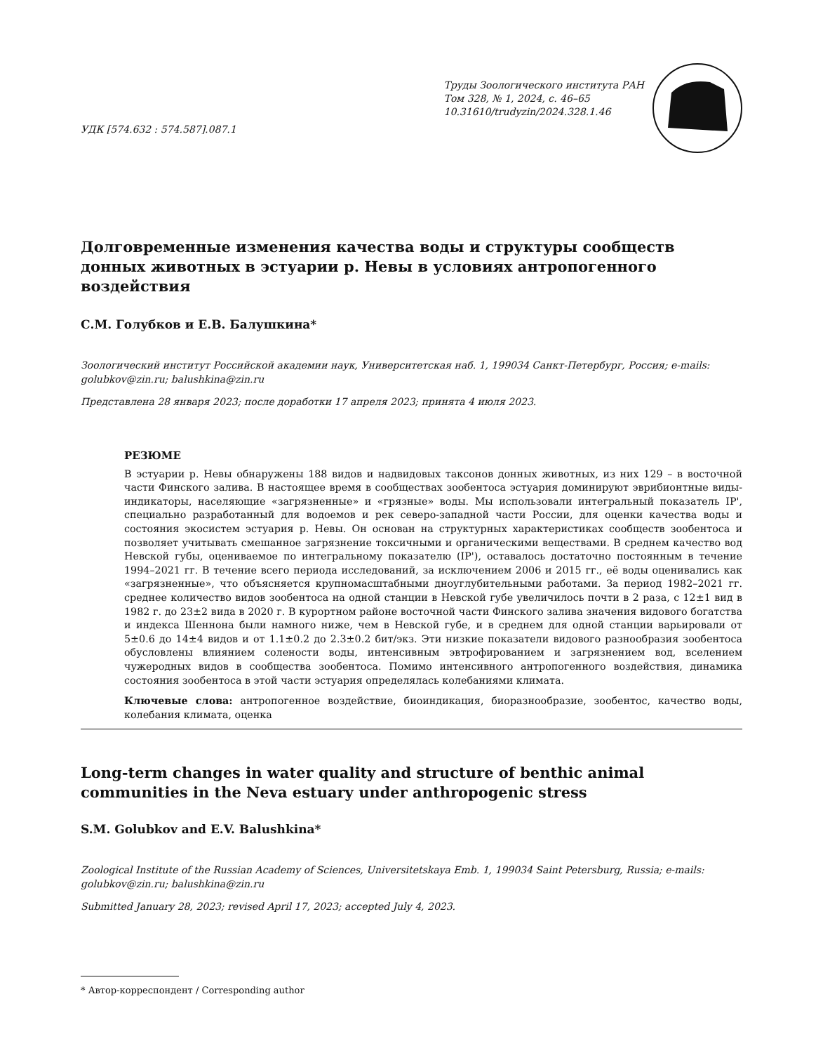УДК [574.632 : 574.587].087.1
Труды Зоологического института РАН
Том 328, № 1, 2024, с. 46–65
10.31610/trudyzin/2024.328.1.46
Долговременные изменения качества воды и структуры сообществ донных животных в эстуарии р. Невы в условиях антропогенного воздействия
С.М. Голубков и Е.В. Балушкина*
Зоологический институт Российской академии наук, Университетская наб. 1, 199034 Санкт-Петербург, Россия; e-mails: golubkov@zin.ru; balushkina@zin.ru
Представлена 28 января 2023; после доработки 17 апреля 2023; принята 4 июля 2023.
РЕЗЮМЕ
В эстуарии р. Невы обнаружены 188 видов и надвидовых таксонов донных животных, из них 129 – в восточной части Финского залива. В настоящее время в сообществах зообентоса эстуария доминируют эврибионтные виды-индикаторы, населяющие «загрязненные» и «грязные» воды. Мы использовали интегральный показатель IP', специально разработанный для водоемов и рек северо-западной части России, для оценки качества воды и состояния экосистем эстуария р. Невы. Он основан на структурных характеристиках сообществ зообентоса и позволяет учитывать смешанное загрязнение токсичными и органическими веществами. В среднем качество вод Невской губы, оцениваемое по интегральному показателю (IP'), оставалось достаточно постоянным в течение 1994–2021 гг. В течение всего периода исследований, за исключением 2006 и 2015 гг., её воды оценивались как «загрязненные», что объясняется крупномасштабными дноуглубительными работами. За период 1982–2021 гг. среднее количество видов зообентоса на одной станции в Невской губе увеличилось почти в 2 раза, с 12±1 вид в 1982 г. до 23±2 вида в 2020 г. В курортном районе восточной части Финского залива значения видового богатства и индекса Шеннона были намного ниже, чем в Невской губе, и в среднем для одной станции варьировали от 5±0.6 до 14±4 видов и от 1.1±0.2 до 2.3±0.2 бит/экз. Эти низкие показатели видового разнообразия зообентоса обусловлены влиянием солености воды, интенсивным эвтрофированием и загрязнением вод, вселением чужеродных видов в сообщества зообентоса. Помимо интенсивного антропогенного воздействия, динамика состояния зообентоса в этой части эстуария определялась колебаниями климата.
Ключевые слова: антропогенное воздействие, биоиндикация, биоразнообразие, зообентос, качество воды, колебания климата, оценка
Long-term changes in water quality and structure of benthic animal communities in the Neva estuary under anthropogenic stress
S.M. Golubkov and E.V. Balushkina*
Zoological Institute of the Russian Academy of Sciences, Universitetskaya Emb. 1, 199034 Saint Petersburg, Russia; e-mails: golubkov@zin.ru; balushkina@zin.ru
Submitted January 28, 2023; revised April 17, 2023; accepted July 4, 2023.
* Автор-корреспондент / Corresponding author